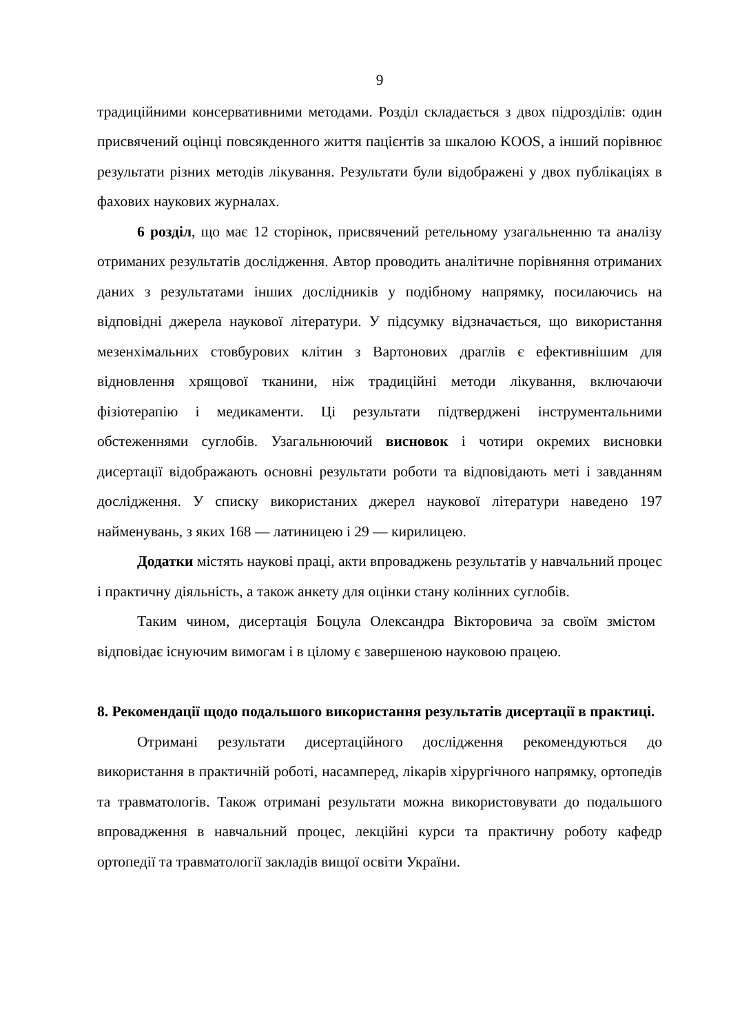9
традиційними консервативними методами. Розділ складається з двох підрозділів: один присвячений оцінці повсякденного життя пацієнтів за шкалою KOOS, а інший порівнює результати різних методів лікування. Результати були відображені у двох публікаціях в фахових наукових журналах.
6 розділ, що має 12 сторінок, присвячений ретельному узагальненню та аналізу отриманих результатів дослідження. Автор проводить аналітичне порівняння отриманих даних з результатами інших дослідників у подібному напрямку, посилаючись на відповідні джерела наукової літератури. У підсумку відзначається, що використання мезенхімальних стовбурових клітин з Вартонових драглів є ефективнішим для відновлення хрящової тканини, ніж традиційні методи лікування, включаючи фізіотерапію і медикаменти. Ці результати підтверджені інструментальними обстеженнями суглобів. Узагальнюючий висновок і чотири окремих висновки дисертації відображають основні результати роботи та відповідають меті і завданням дослідження. У списку використаних джерел наукової літератури наведено 197 найменувань, з яких 168 — латиницею і 29 — кирилицею.
Додатки містять наукові праці, акти впроваджень результатів у навчальний процес і практичну діяльність, а також анкету для оцінки стану колінних суглобів.
Таким чином, дисертація Боцула Олександра Вікторовича за своїм змістом відповідає існуючим вимогам і в цілому є завершеною науковою працею.
8. Рекомендації щодо подальшого використання результатів дисертації в практиці.
Отримані результати дисертаційного дослідження рекомендуються до використання в практичній роботі, насамперед, лікарів хірургічного напрямку, ортопедів та травматологів. Також отримані результати можна використовувати до подальшого впровадження в навчальний процес, лекційні курси та практичну роботу кафедр ортопедії та травматології закладів вищої освіти України.